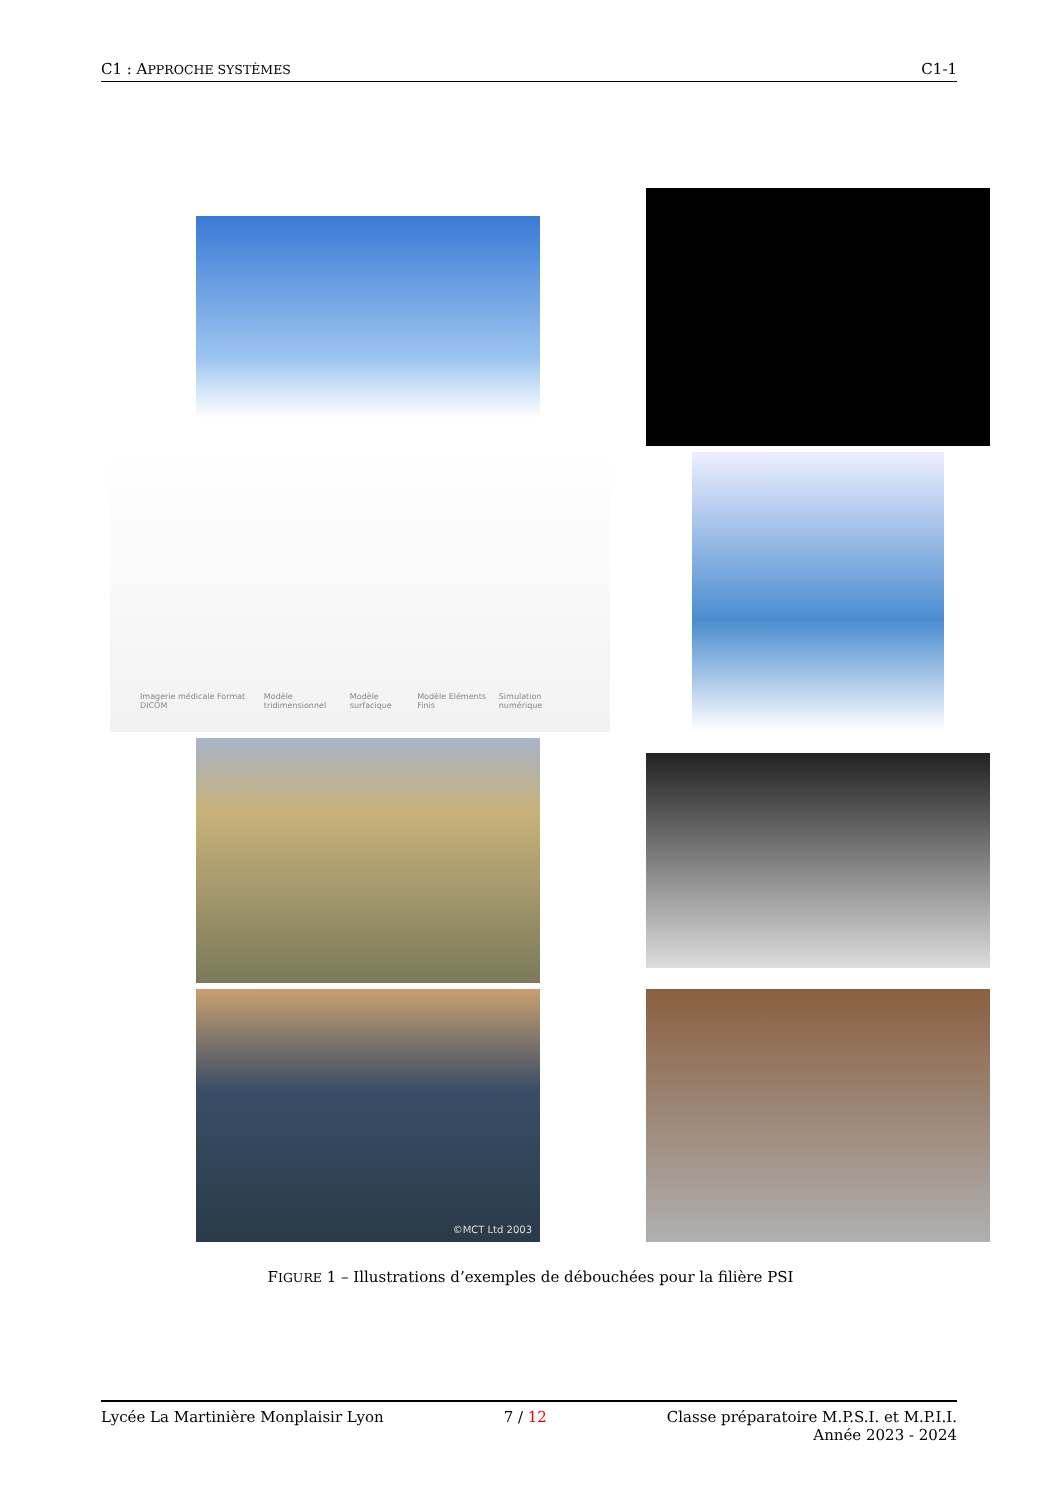C1 : APPROCHE SYSTÈMES C1-1
Imagerie médicale Format DICOM Modèle tridimensionnel Modèle surfacique Modèle Eléments Finis Simulation numérique
©MCT Ltd 2003
FIGURE 1 – Illustrations d’exemples de débouchées pour la filière PSI
Lycée La Martinière Monplaisir Lyon 7 / 12 Classe préparatoire M.P.S.I. et M.P.I.I.
Année 2023 - 2024